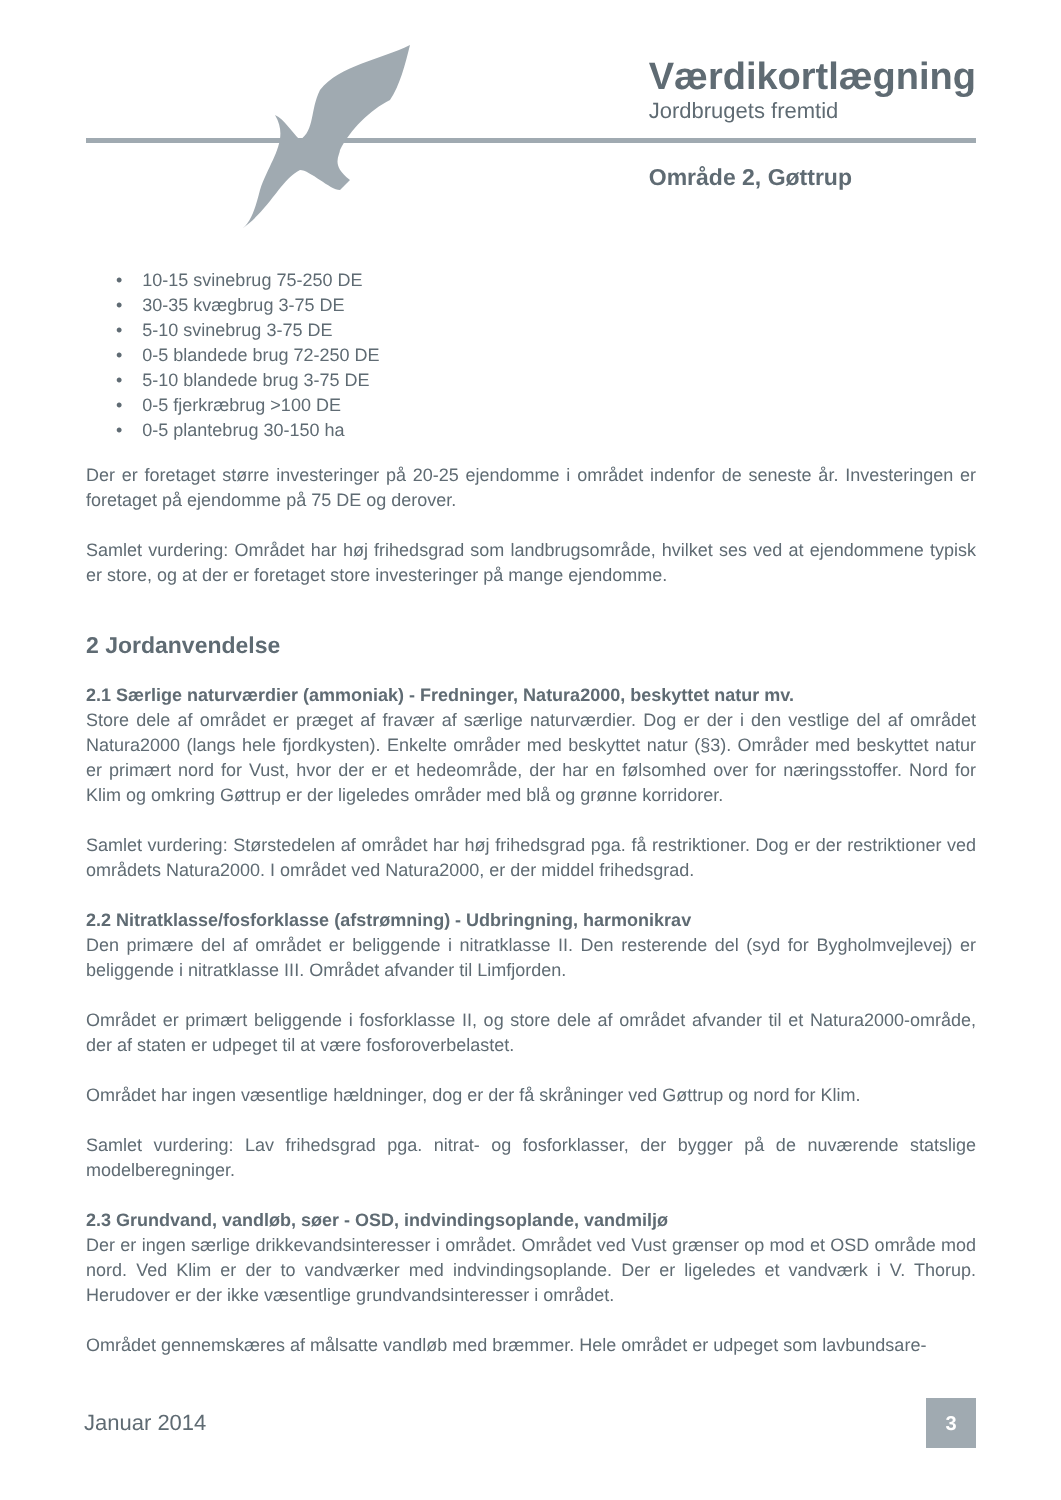Værdikortlægning
Jordbrugets fremtid
Område 2, Gøttrup
• 10-15 svinebrug 75-250 DE
• 30-35 kvægbrug 3-75 DE
• 5-10 svinebrug 3-75 DE
• 0-5 blandede brug 72-250 DE
• 5-10 blandede brug 3-75 DE
• 0-5 fjerkræbrug >100 DE
• 0-5 plantebrug 30-150 ha
Der er foretaget større investeringer på 20-25 ejendomme i området indenfor de seneste år. Investeringen er foretaget på ejendomme på 75 DE og derover.
Samlet vurdering: Området har høj frihedsgrad som landbrugsområde, hvilket ses ved at ejendommene typisk er store, og at der er foretaget store investeringer på mange ejendomme.
2 Jordanvendelse
2.1 Særlige naturværdier (ammoniak) - Fredninger, Natura2000, beskyttet natur mv.
Store dele af området er præget af fravær af særlige naturværdier. Dog er der i den vestlige del af området Natura2000 (langs hele fjordkysten). Enkelte områder med beskyttet natur (§3). Områder med beskyttet natur er primært nord for Vust, hvor der er et hedeområde, der har en følsomhed over for næringsstoffer. Nord for Klim og omkring Gøttrup er der ligeledes områder med blå og grønne korridorer.
Samlet vurdering: Størstedelen af området har høj frihedsgrad pga. få restriktioner. Dog er der restriktioner ved områdets Natura2000. I området ved Natura2000, er der middel frihedsgrad.
2.2 Nitratklasse/fosforklasse (afstrømning) - Udbringning, harmonikrav
Den primære del af området er beliggende i nitratklasse II. Den resterende del (syd for Bygholmvejlevej) er beliggende i nitratklasse III. Området afvander til Limfjorden.
Området er primært beliggende i fosforklasse II, og store dele af området afvander til et Natura2000-område, der af staten er udpeget til at være fosforoverbelastet.
Området har ingen væsentlige hældninger, dog er der få skråninger ved Gøttrup og nord for Klim.
Samlet vurdering: Lav frihedsgrad pga. nitrat- og fosforklasser, der bygger på de nuværende statslige modelberegninger.
2.3 Grundvand, vandløb, søer - OSD, indvindingsoplande, vandmiljø
Der er ingen særlige drikkevandsinteresser i området. Området ved Vust grænser op mod et OSD område mod nord. Ved Klim er der to vandværker med indvindingsoplande. Der er ligeledes et vandværk i V. Thorup. Herudover er der ikke væsentlige grundvandsinteresser i området.
Området gennemskæres af målsatte vandløb med bræmmer. Hele området er udpeget som lavbundsare-
Januar 2014
3